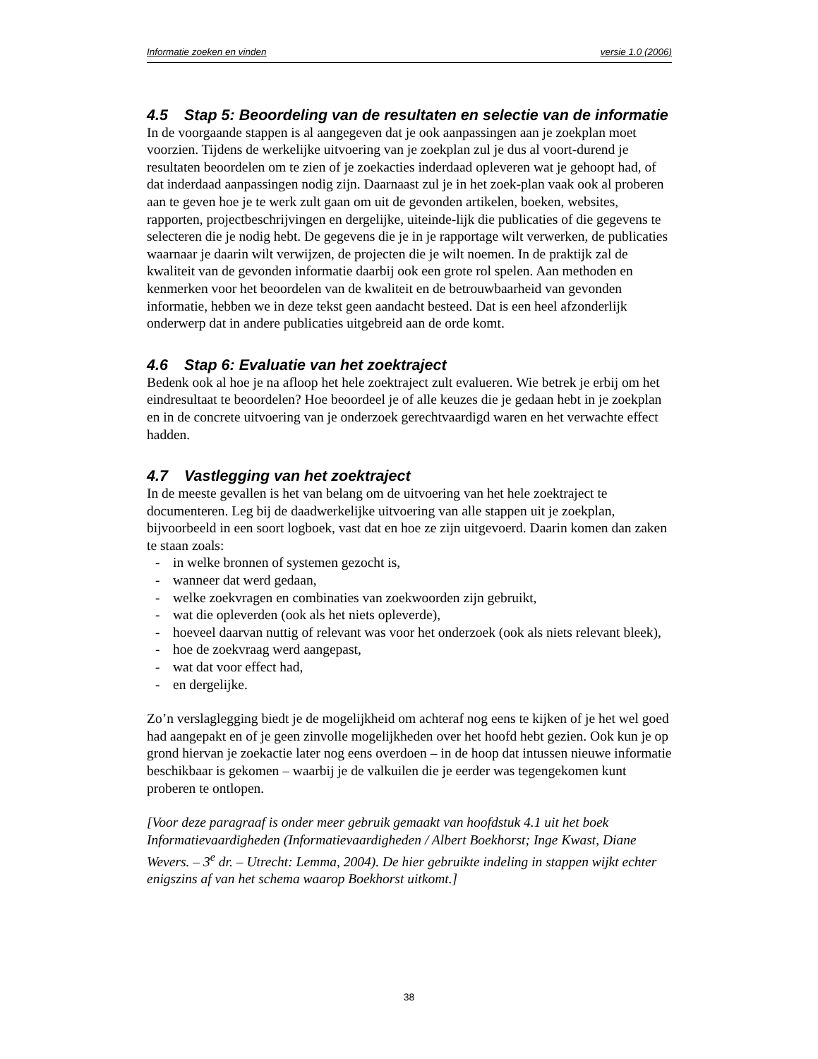Informatie zoeken en vinden versie 1.0 (2006)
4.5 Stap 5: Beoordeling van de resultaten en selectie van de informatie
In de voorgaande stappen is al aangegeven dat je ook aanpassingen aan je zoekplan moet voorzien. Tijdens de werkelijke uitvoering van je zoekplan zul je dus al voort-durend je resultaten beoordelen om te zien of je zoekacties inderdaad opleveren wat je gehoopt had, of dat inderdaad aanpassingen nodig zijn. Daarnaast zul je in het zoek-plan vaak ook al proberen aan te geven hoe je te werk zult gaan om uit de gevonden artikelen, boeken, websites, rapporten, projectbeschrijvingen en dergelijke, uiteinde-lijk die publicaties of die gegevens te selecteren die je nodig hebt. De gegevens die je in je rapportage wilt verwerken, de publicaties waarnaar je daarin wilt verwijzen, de projecten die je wilt noemen. In de praktijk zal de kwaliteit van de gevonden informatie daarbij ook een grote rol spelen. Aan methoden en kenmerken voor het beoordelen van de kwaliteit en de betrouwbaarheid van gevonden informatie, hebben we in deze tekst geen aandacht besteed. Dat is een heel afzonderlijk onderwerp dat in andere publicaties uitgebreid aan de orde komt.
4.6 Stap 6: Evaluatie van het zoektraject
Bedenk ook al hoe je na afloop het hele zoektraject zult evalueren. Wie betrek je erbij om het eindresultaat te beoordelen? Hoe beoordeel je of alle keuzes die je gedaan hebt in je zoekplan en in de concrete uitvoering van je onderzoek gerechtvaardigd waren en het verwachte effect hadden.
4.7 Vastlegging van het zoektraject
In de meeste gevallen is het van belang om de uitvoering van het hele zoektraject te documenteren. Leg bij de daadwerkelijke uitvoering van alle stappen uit je zoekplan, bijvoorbeeld in een soort logboek, vast dat en hoe ze zijn uitgevoerd. Daarin komen dan zaken te staan zoals:
- in welke bronnen of systemen gezocht is,
- wanneer dat werd gedaan,
- welke zoekvragen en combinaties van zoekwoorden zijn gebruikt,
- wat die opleverden (ook als het niets opleverde),
- hoeveel daarvan nuttig of relevant was voor het onderzoek (ook als niets relevant bleek),
- hoe de zoekvraag werd aangepast,
- wat dat voor effect had,
- en dergelijke.
Zo’n verslaglegging biedt je de mogelijkheid om achteraf nog eens te kijken of je het wel goed had aangepakt en of je geen zinvolle mogelijkheden over het hoofd hebt gezien. Ook kun je op grond hiervan je zoekactie later nog eens overdoen – in de hoop dat intussen nieuwe informatie beschikbaar is gekomen – waarbij je de valkuilen die je eerder was tegengekomen kunt proberen te ontlopen.
[Voor deze paragraaf is onder meer gebruik gemaakt van hoofdstuk 4.1 uit het boek Informatievaardigheden (Informatievaardigheden / Albert Boekhorst; Inge Kwast, Diane Wevers. – 3<sup>e</sup> dr. – Utrecht: Lemma, 2004). De hier gebruikte indeling in stappen wijkt echter enigszins af van het schema waarop Boekhorst uitkomt.]
38